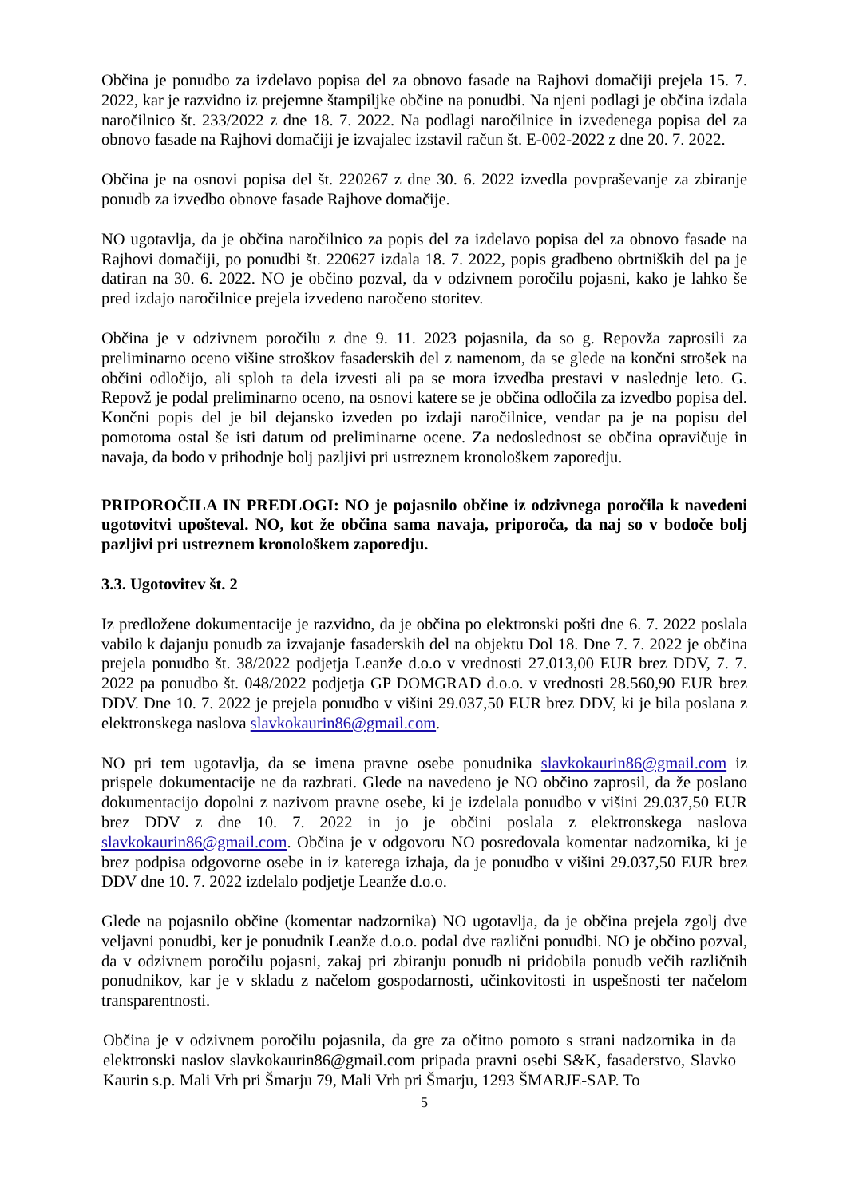Občina je ponudbo za izdelavo popisa del za obnovo fasade na Rajhovi domačiji prejela 15. 7. 2022, kar je razvidno iz prejemne štampiljke občine na ponudbi. Na njeni podlagi je občina izdala naročilnico št. 233/2022 z dne 18. 7. 2022. Na podlagi naročilnice in izvedenega popisa del za obnovo fasade na Rajhovi domačiji je izvajalec izstavil račun št. E-002-2022 z dne 20. 7. 2022.
Občina je na osnovi popisa del št. 220267 z dne 30. 6. 2022 izvedla povpraševanje za zbiranje ponudb za izvedbo obnove fasade Rajhove domačije.
NO ugotavlja, da je občina naročilnico za popis del za izdelavo popisa del za obnovo fasade na Rajhovi domačiji, po ponudbi št. 220627 izdala 18. 7. 2022, popis gradbeno obrtniških del pa je datiran na 30. 6. 2022. NO je občino pozval, da v odzivnem poročilu pojasni, kako je lahko še pred izdajo naročilnice prejela izvedeno naročeno storitev.
Občina je v odzivnem poročilu z dne 9. 11. 2023 pojasnila, da so g. Repovža zaprosili za preliminarno oceno višine stroškov fasaderskih del z namenom, da se glede na končni strošek na občini odločijo, ali sploh ta dela izvesti ali pa se mora izvedba prestavi v naslednje leto. G. Repovž je podal preliminarno oceno, na osnovi katere se je občina odločila za izvedbo popisa del. Končni popis del je bil dejansko izveden po izdaji naročilnice, vendar pa je na popisu del pomotoma ostal še isti datum od preliminarne ocene. Za nedoslednost se občina opravičuje in navaja, da bodo v prihodnje bolj pazljivi pri ustreznem kronološkem zaporedju.
PRIPOROČILA IN PREDLOGI: NO je pojasnilo občine iz odzivnega poročila k navedeni ugotovitvi upošteval. NO, kot že občina sama navaja, priporoča, da naj so v bodoče bolj pazljivi pri ustreznem kronološkem zaporedju.
3.3. Ugotovitev št. 2
Iz predložene dokumentacije je razvidno, da je občina po elektronski pošti dne 6. 7. 2022 poslala vabilo k dajanju ponudb za izvajanje fasaderskih del na objektu Dol 18. Dne 7. 7. 2022 je občina prejela ponudbo št. 38/2022 podjetja Leanže d.o.o v vrednosti 27.013,00 EUR brez DDV, 7. 7. 2022 pa ponudbo št. 048/2022 podjetja GP DOMGRAD d.o.o. v vrednosti 28.560,90 EUR brez DDV. Dne 10. 7. 2022 je prejela ponudbo v višini 29.037,50 EUR brez DDV, ki je bila poslana z elektronskega naslova slavkokaurin86@gmail.com.
NO pri tem ugotavlja, da se imena pravne osebe ponudnika slavkokaurin86@gmail.com iz prispele dokumentacije ne da razbrati. Glede na navedeno je NO občino zaprosil, da že poslano dokumentacijo dopolni z nazivom pravne osebe, ki je izdelala ponudbo v višini 29.037,50 EUR brez DDV z dne 10. 7. 2022 in jo je občini poslala z elektronskega naslova slavkokaurin86@gmail.com. Občina je v odgovoru NO posredovala komentar nadzornika, ki je brez podpisa odgovorne osebe in iz katerega izhaja, da je ponudbo v višini 29.037,50 EUR brez DDV dne 10. 7. 2022 izdelalo podjetje Leanže d.o.o.
Glede na pojasnilo občine (komentar nadzornika) NO ugotavlja, da je občina prejela zgolj dve veljavni ponudbi, ker je ponudnik Leanže d.o.o. podal dve različni ponudbi. NO je občino pozval, da v odzivnem poročilu pojasni, zakaj pri zbiranju ponudb ni pridobila ponudb večih različnih ponudnikov, kar je v skladu z načelom gospodarnosti, učinkovitosti in uspešnosti ter načelom transparentnosti.
Občina je v odzivnem poročilu pojasnila, da gre za očitno pomoto s strani nadzornika in da elektronski naslov slavkokaurin86@gmail.com pripada pravni osebi S&K, fasaderstvo, Slavko Kaurin s.p. Mali Vrh pri Šmarju 79, Mali Vrh pri Šmarju, 1293 ŠMARJE-SAP. To
5